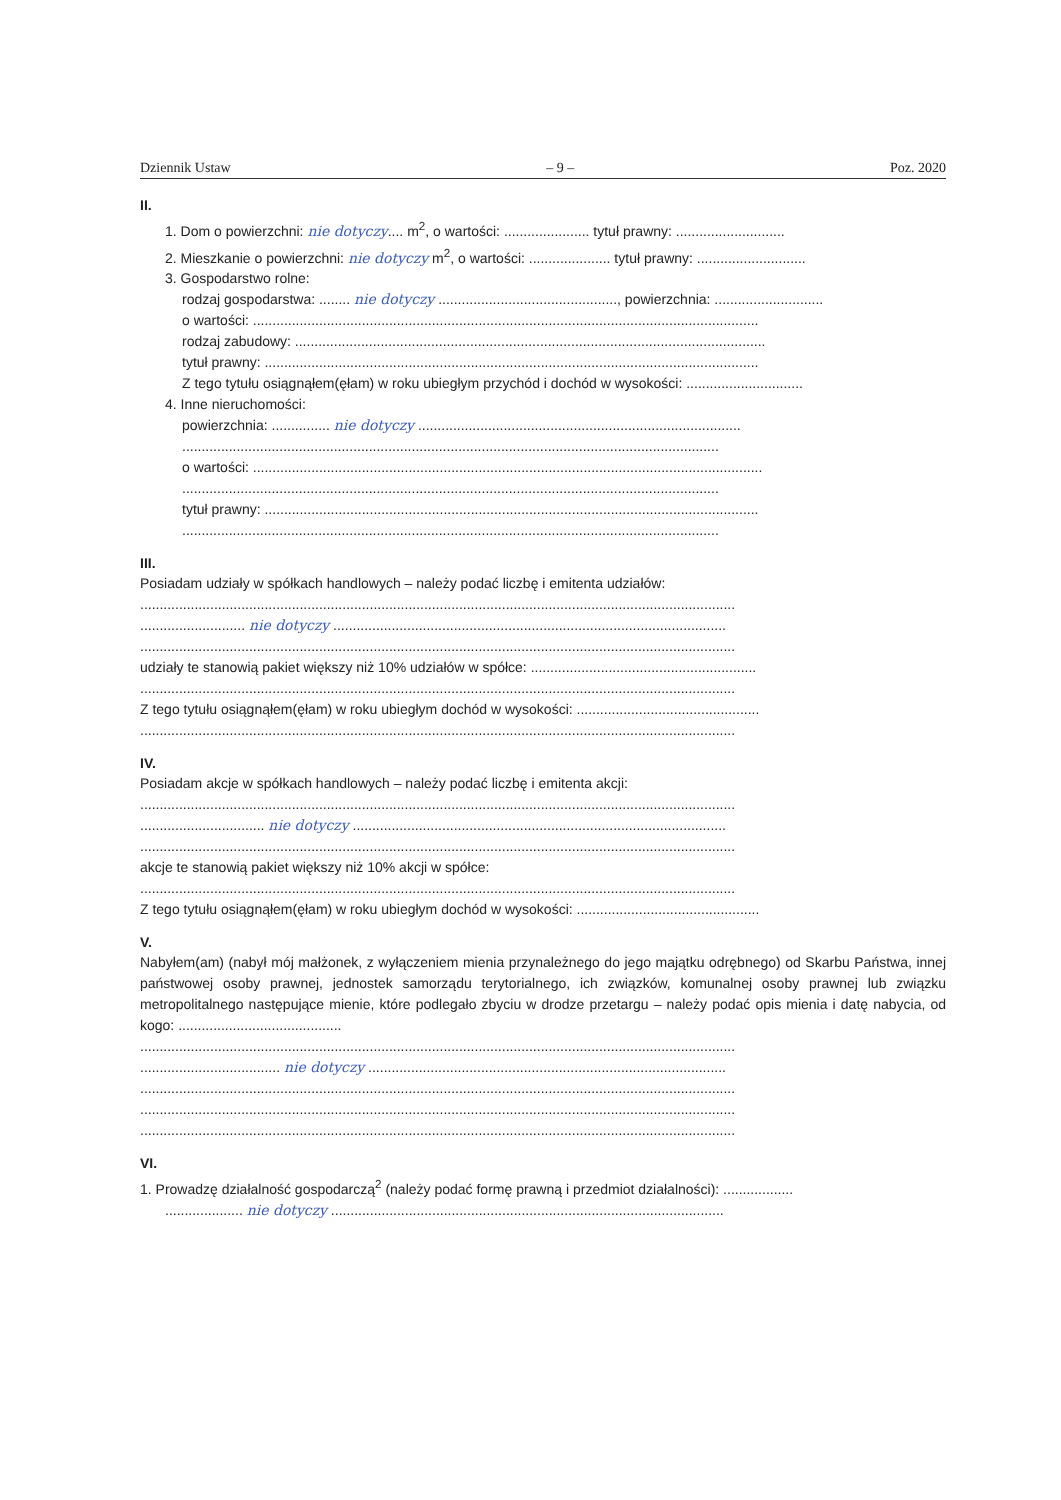Dziennik Ustaw – 9 – Poz. 2020
II.
1. Dom o powierzchni: nie dotyczy.... m<sup>2</sup>, o wartości: ...................... tytuł prawny: ............................
2. Mieszkanie o powierzchni: nie dotyczy m<sup>2</sup>, o wartości: ..................... tytuł prawny: ............................
3. Gospodarstwo rolne:
rodzaj gospodarstwa: ........ nie dotyczy .............................................., powierzchnia: ............................
o wartości: ..................................................................................................................................
rodzaj zabudowy: .........................................................................................................................
tytuł prawny: ...............................................................................................................................
Z tego tytułu osiągnąłem(ęłam) w roku ubiegłym przychód i dochód w wysokości: ..............................
4. Inne nieruchomości:
powierzchnia: ............... nie dotyczy ...................................................................................
..........................................................................................................................................
o wartości: ...................................................................................................................................
..........................................................................................................................................
tytuł prawny: ...............................................................................................................................
..........................................................................................................................................
III.
Posiadam udziały w spółkach handlowych – należy podać liczbę i emitenta udziałów:
.........................................................................................................................................................
........................... nie dotyczy .....................................................................................................
.........................................................................................................................................................
udziały te stanowią pakiet większy niż 10% udziałów w spółce: ..........................................................
.........................................................................................................................................................
Z tego tytułu osiągnąłem(ęłam) w roku ubiegłym dochód w wysokości: ...............................................
.........................................................................................................................................................
IV.
Posiadam akcje w spółkach handlowych – należy podać liczbę i emitenta akcji:
.........................................................................................................................................................
................................ nie dotyczy ................................................................................................
.........................................................................................................................................................
akcje te stanowią pakiet większy niż 10% akcji w spółce:
.........................................................................................................................................................
Z tego tytułu osiągnąłem(ęłam) w roku ubiegłym dochód w wysokości: ...............................................
V.
Nabyłem(am) (nabył mój małżonek, z wyłączeniem mienia przynależnego do jego majątku odrębnego) od Skarbu Państwa, innej państwowej osoby prawnej, jednostek samorządu terytorialnego, ich związków, komunalnej osoby prawnej lub związku metropolitalnego następujące mienie, które podlegało zbyciu w drodze przetargu – należy podać opis mienia i datę nabycia, od kogo: ..........................................
.........................................................................................................................................................
.................................... nie dotyczy ............................................................................................
.........................................................................................................................................................
.........................................................................................................................................................
.........................................................................................................................................................
VI.
1. Prowadzę działalność gospodarczą<sup>2</sup> (należy podać formę prawną i przedmiot działalności): ..................
.................... nie dotyczy .....................................................................................................